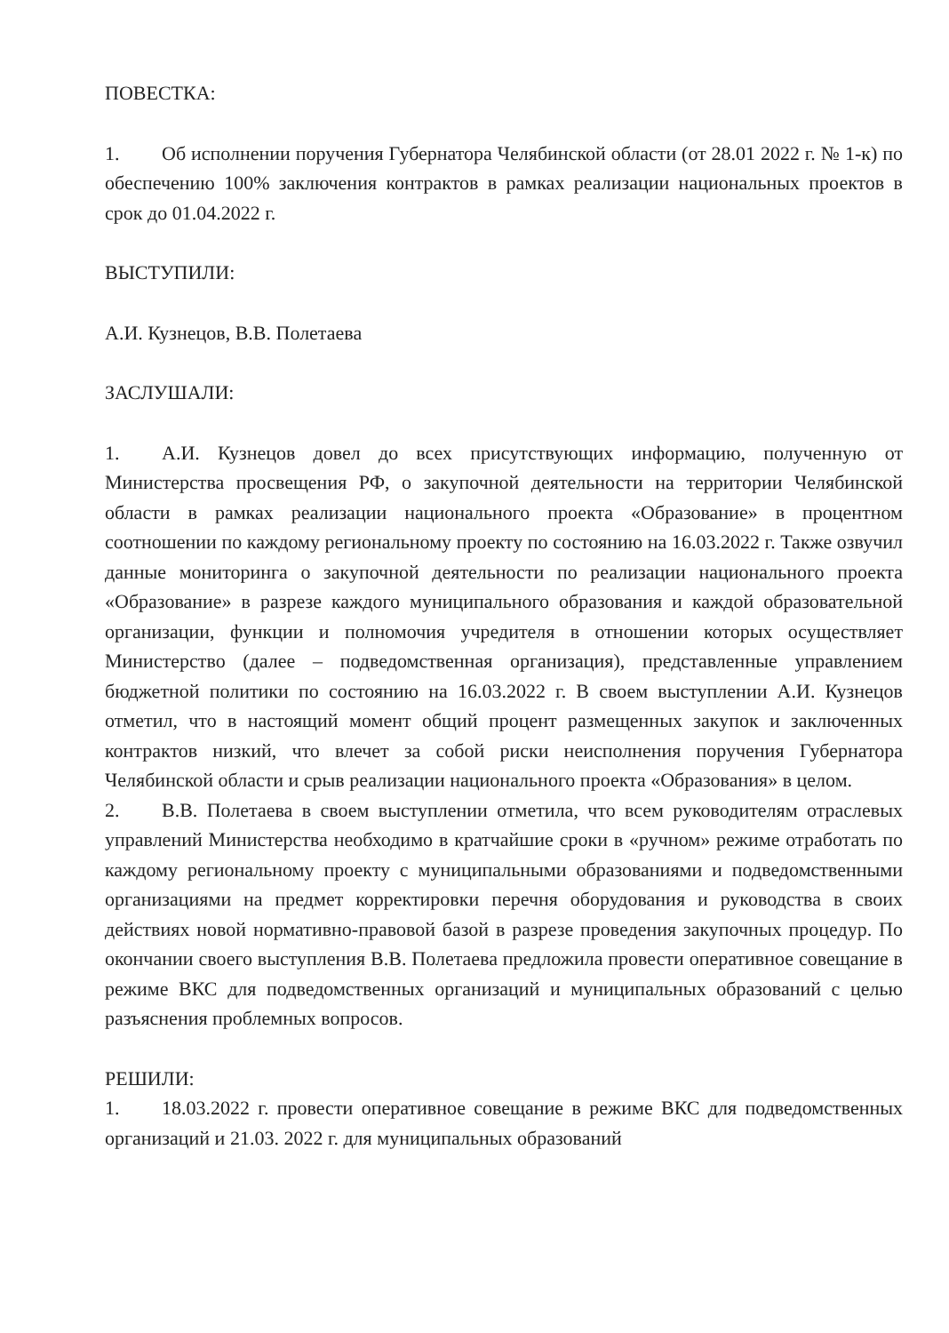ПОВЕСТКА:
1. Об исполнении поручения Губернатора Челябинской области (от 28.01 2022 г. № 1-к) по обеспечению 100% заключения контрактов в рамках реализации национальных проектов в срок до 01.04.2022 г.
ВЫСТУПИЛИ:
А.И. Кузнецов, В.В. Полетаева
ЗАСЛУШАЛИ:
1. А.И. Кузнецов довел до всех присутствующих информацию, полученную от Министерства просвещения РФ, о закупочной деятельности на территории Челябинской области в рамках реализации национального проекта «Образование» в процентном соотношении по каждому региональному проекту по состоянию на 16.03.2022 г. Также озвучил данные мониторинга о закупочной деятельности по реализации национального проекта «Образование» в разрезе каждого муниципального образования и каждой образовательной организации, функции и полномочия учредителя в отношении которых осуществляет Министерство (далее – подведомственная организация), представленные управлением бюджетной политики по состоянию на 16.03.2022 г. В своем выступлении А.И. Кузнецов отметил, что в настоящий момент общий процент размещенных закупок и заключенных контрактов низкий, что влечет за собой риски неисполнения поручения Губернатора Челябинской области и срыв реализации национального проекта «Образования» в целом.
2. В.В. Полетаева в своем выступлении отметила, что всем руководителям отраслевых управлений Министерства необходимо в кратчайшие сроки в «ручном» режиме отработать по каждому региональному проекту с муниципальными образованиями и подведомственными организациями на предмет корректировки перечня оборудования и руководства в своих действиях новой нормативно-правовой базой в разрезе проведения закупочных процедур. По окончании своего выступления В.В. Полетаева предложила провести оперативное совещание в режиме ВКС для подведомственных организаций и муниципальных образований с целью разъяснения проблемных вопросов.
РЕШИЛИ:
1. 18.03.2022 г. провести оперативное совещание в режиме ВКС для подведомственных организаций и 21.03. 2022 г. для муниципальных образований